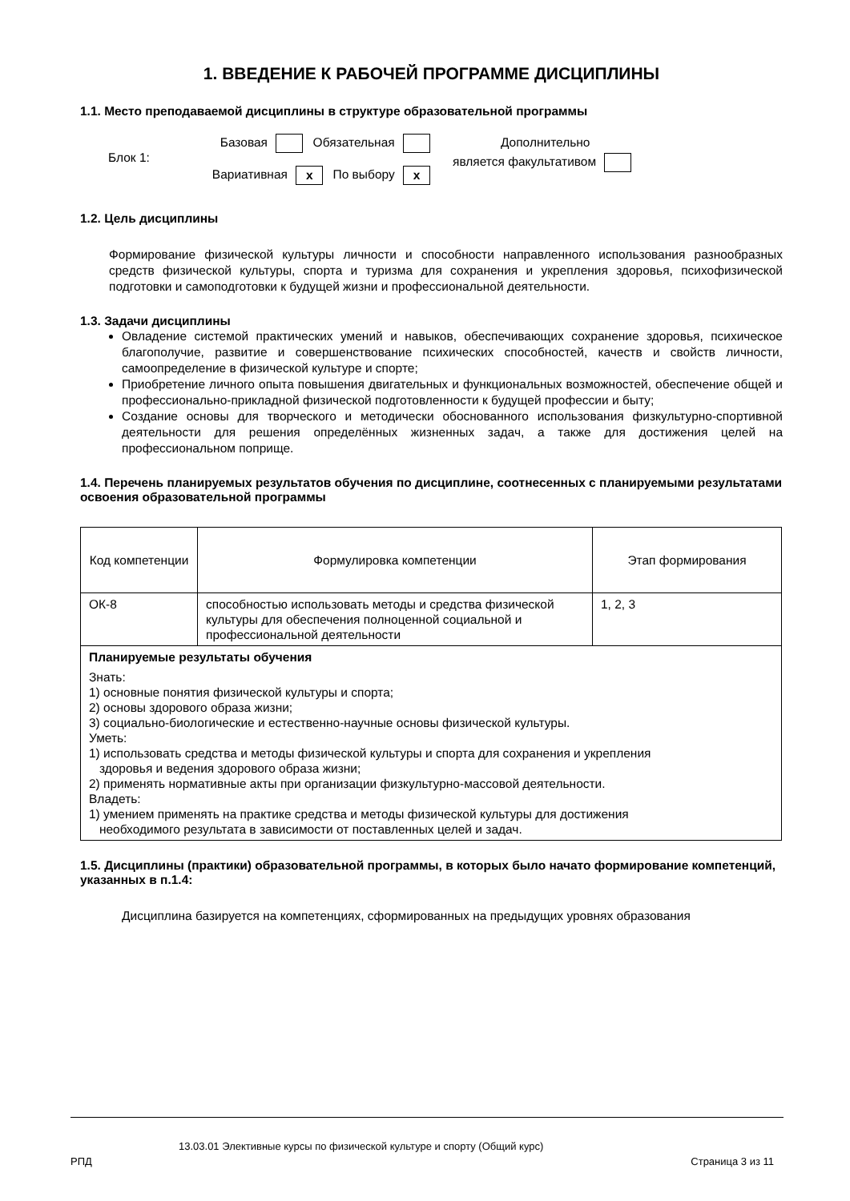1. ВВЕДЕНИЕ К РАБОЧЕЙ ПРОГРАММЕ ДИСЦИПЛИНЫ
1.1. Место преподаваемой дисциплины в структуре образовательной программы
Блок 1:
Базовая Обязательная
Вариативная x По выбору x
Дополнительно
является факультативом
1.2. Цель дисциплины
Формирование физической культуры личности и способности направленного использования разнообразных средств физической культуры, спорта и туризма для сохранения и укрепления здоровья, психофизической подготовки и самоподготовки к будущей жизни и профессиональной деятельности.
1.3. Задачи дисциплины
Овладение системой практических умений и навыков, обеспечивающих сохранение здоровья, психическое благополучие, развитие и совершенствование психических способностей, качеств и свойств личности, самоопределение в физической культуре и спорте;
Приобретение личного опыта повышения двигательных и функциональных возможностей, обеспечение общей и профессионально-прикладной физической подготовленности к будущей профессии и быту;
Создание основы для творческого и методически обоснованного использования физкультурно-спортивной деятельности для решения определённых жизненных задач, а также для достижения целей на профессиональном поприще.
1.4. Перечень планируемых результатов обучения по дисциплине, соотнесенных с планируемыми результатами освоения образовательной программы
| Код компетенции | Формулировка компетенции | Этап формирования |
| ОК-8 | способностью использовать методы и средства физической культуры для обеспечения полноценной социальной и профессиональной деятельности | 1, 2, 3 |
| Планируемые результаты обучения Знать: 1) основные понятия физической культуры и спорта; 2) основы здорового образа жизни; 3) социально-биологические и естественно-научные основы физической культуры. Уметь: 1) использовать средства и методы физической культуры и спорта для сохранения и укрепления здоровья и ведения здорового образа жизни; 2) применять нормативные акты при организации физкультурно-массовой деятельности. Владеть: 1) умением применять на практике средства и методы физической культуры для достижения необходимого результата в зависимости от поставленных целей и задач. | | |
1.5. Дисциплины (практики) образовательной программы, в которых было начато формирование компетенций, указанных в п.1.4:
Дисциплина базируется на компетенциях, сформированных на предыдущих уровнях образования
13.03.01 Элективные курсы по физической культуре и спорту (Общий курс)
РПД Страница 3 из 11